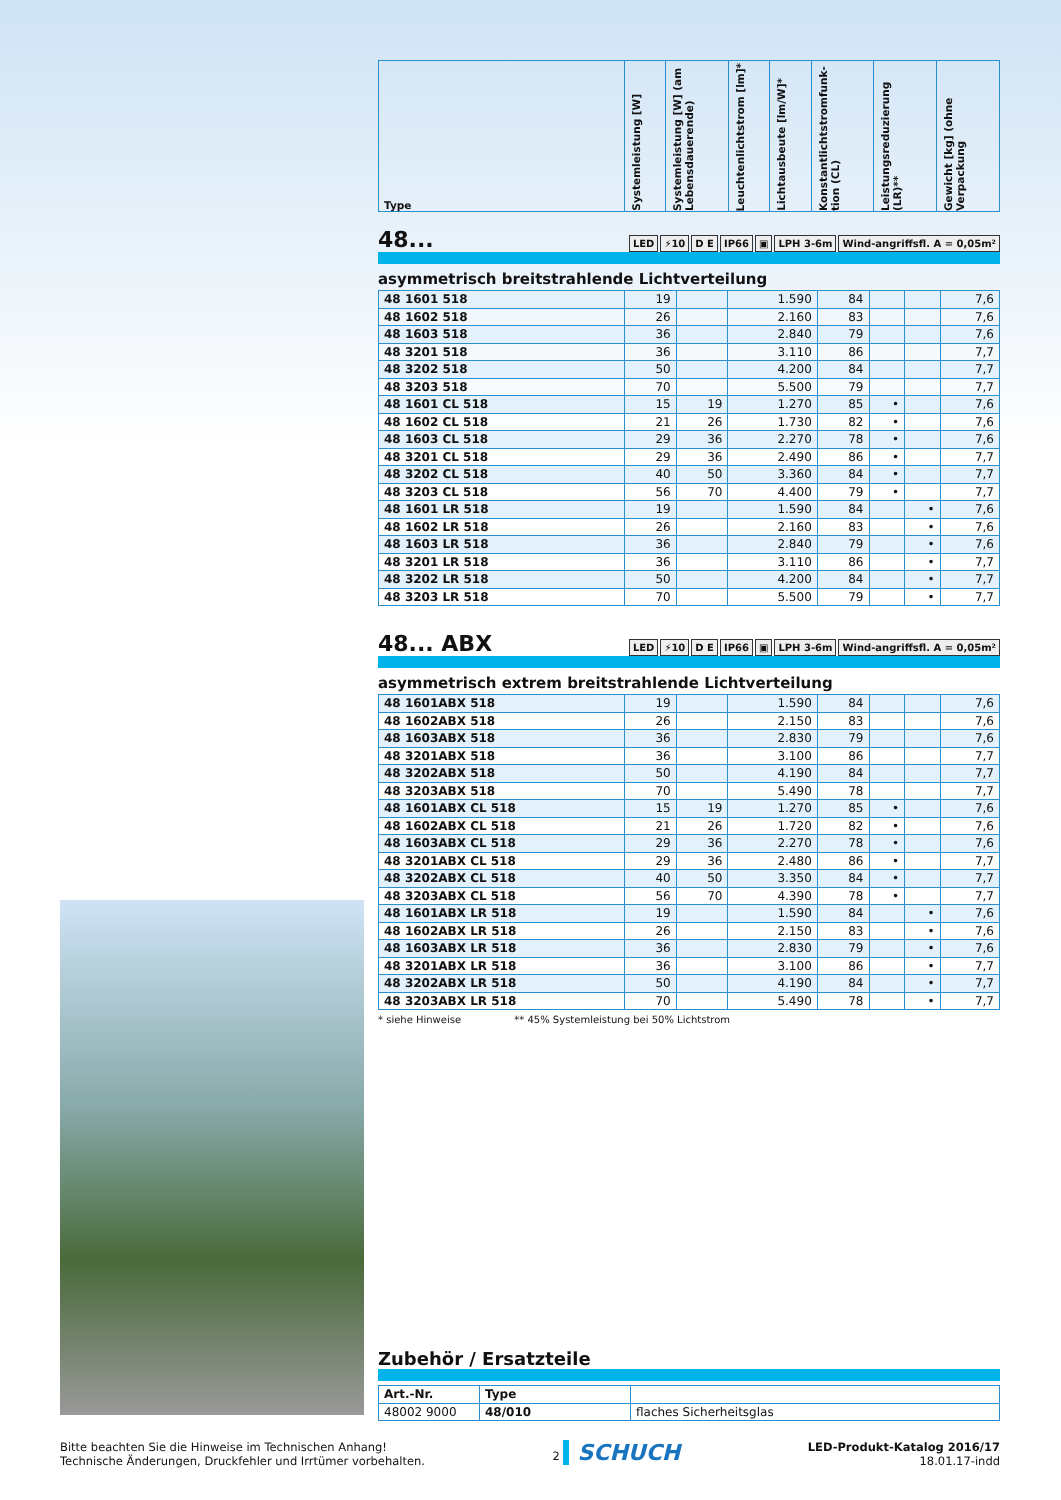| Type | Systemleistung [W] | Systemleistung [W] (am Lebensdauerende) | Leuchtenlichtstrom [lm]* | Lichtausbeute [lm/W]* | Konstantlichtstromfunk-tion (CL) | Leistungsreduzierung (LR)** | Gewicht [kg] (ohne Verpackung |
| --- | --- | --- | --- | --- | --- | --- | --- |
48... LED ⚡10 D E IP66 ▣ LPH 3-6m Wind-angriffsfl. A = 0,05m²
asymmetrisch breitstrahlende Lichtverteilung
| 48 1601 518 | 19 | | 1.590 | 84 | | | 7,6 |
| 48 1602 518 | 26 | | 2.160 | 83 | | | 7,6 |
| 48 1603 518 | 36 | | 2.840 | 79 | | | 7,6 |
| 48 3201 518 | 36 | | 3.110 | 86 | | | 7,7 |
| 48 3202 518 | 50 | | 4.200 | 84 | | | 7,7 |
| 48 3203 518 | 70 | | 5.500 | 79 | | | 7,7 |
| 48 1601 CL 518 | 15 | 19 | 1.270 | 85 | • | | 7,6 |
| 48 1602 CL 518 | 21 | 26 | 1.730 | 82 | • | | 7,6 |
| 48 1603 CL 518 | 29 | 36 | 2.270 | 78 | • | | 7,6 |
| 48 3201 CL 518 | 29 | 36 | 2.490 | 86 | • | | 7,7 |
| 48 3202 CL 518 | 40 | 50 | 3.360 | 84 | • | | 7,7 |
| 48 3203 CL 518 | 56 | 70 | 4.400 | 79 | • | | 7,7 |
| 48 1601 LR 518 | 19 | | 1.590 | 84 | | • | 7,6 |
| 48 1602 LR 518 | 26 | | 2.160 | 83 | | • | 7,6 |
| 48 1603 LR 518 | 36 | | 2.840 | 79 | | • | 7,6 |
| 48 3201 LR 518 | 36 | | 3.110 | 86 | | • | 7,7 |
| 48 3202 LR 518 | 50 | | 4.200 | 84 | | • | 7,7 |
| 48 3203 LR 518 | 70 | | 5.500 | 79 | | • | 7,7 |
48... ABX LED ⚡10 D E IP66 ▣ LPH 3-6m Wind-angriffsfl. A = 0,05m²
asymmetrisch extrem breitstrahlende Lichtverteilung
| 48 1601ABX 518 | 19 | | 1.590 | 84 | | | 7,6 |
| 48 1602ABX 518 | 26 | | 2.150 | 83 | | | 7,6 |
| 48 1603ABX 518 | 36 | | 2.830 | 79 | | | 7,6 |
| 48 3201ABX 518 | 36 | | 3.100 | 86 | | | 7,7 |
| 48 3202ABX 518 | 50 | | 4.190 | 84 | | | 7,7 |
| 48 3203ABX 518 | 70 | | 5.490 | 78 | | | 7,7 |
| 48 1601ABX CL 518 | 15 | 19 | 1.270 | 85 | • | | 7,6 |
| 48 1602ABX CL 518 | 21 | 26 | 1.720 | 82 | • | | 7,6 |
| 48 1603ABX CL 518 | 29 | 36 | 2.270 | 78 | • | | 7,6 |
| 48 3201ABX CL 518 | 29 | 36 | 2.480 | 86 | • | | 7,7 |
| 48 3202ABX CL 518 | 40 | 50 | 3.350 | 84 | • | | 7,7 |
| 48 3203ABX CL 518 | 56 | 70 | 4.390 | 78 | • | | 7,7 |
| 48 1601ABX LR 518 | 19 | | 1.590 | 84 | | • | 7,6 |
| 48 1602ABX LR 518 | 26 | | 2.150 | 83 | | • | 7,6 |
| 48 1603ABX LR 518 | 36 | | 2.830 | 79 | | • | 7,6 |
| 48 3201ABX LR 518 | 36 | | 3.100 | 86 | | • | 7,7 |
| 48 3202ABX LR 518 | 50 | | 4.190 | 84 | | • | 7,7 |
| 48 3203ABX LR 518 | 70 | | 5.490 | 78 | | • | 7,7 |
* siehe Hinweise ** 45% Systemleistung bei 50% Lichtstrom
Zubehör / Ersatzteile
| Art.-Nr. | Type | |
| --- | --- | --- |
| 48002 9000 | 48/010 | flaches Sicherheitsglas |
Bitte beachten Sie die Hinweise im Technischen Anhang!
Technische Änderungen, Druckfehler und Irrtümer vorbehalten.
2 SCHUCH
LED-Produkt-Katalog 2016/17
18.01.17-indd